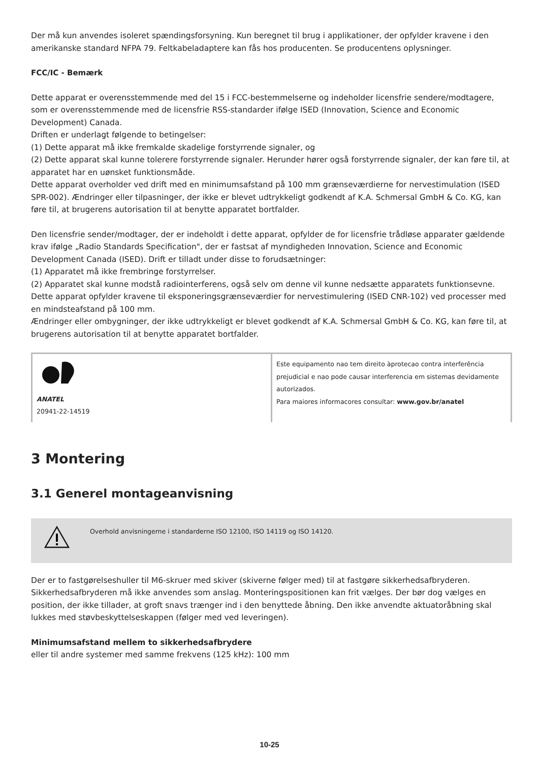Der må kun anvendes isoleret spændingsforsyning. Kun beregnet til brug i applikationer, der opfylder kravene i den amerikanske standard NFPA 79. Feltkabeladaptere kan fås hos producenten. Se producentens oplysninger.
FCC/IC - Bemærk
Dette apparat er overensstemmende med del 15 i FCC-bestemmelserne og indeholder licensfrie sendere/modtagere, som er overensstemmende med de licensfrie RSS-standarder ifølge ISED (Innovation, Science and Economic Development) Canada.
Driften er underlagt følgende to betingelser:
(1) Dette apparat må ikke fremkalde skadelige forstyrrende signaler, og
(2) Dette apparat skal kunne tolerere forstyrrende signaler. Herunder hører også forstyrrende signaler, der kan føre til, at apparatet har en uønsket funktionsmåde.
Dette apparat overholder ved drift med en minimumsafstand på 100 mm grænseværdierne for nervestimulation (ISED SPR-002). Ændringer eller tilpasninger, der ikke er blevet udtrykkeligt godkendt af K.A. Schmersal GmbH & Co. KG, kan føre til, at brugerens autorisation til at benytte apparatet bortfalder.
Den licensfrie sender/modtager, der er indeholdt i dette apparat, opfylder de for licensfrie trådløse apparater gældende krav ifølge „Radio Standards Specification", der er fastsat af myndigheden Innovation, Science and Economic Development Canada (ISED). Drift er tilladt under disse to forudsætninger:
(1) Apparatet må ikke frembringe forstyrrelser.
(2) Apparatet skal kunne modstå radiointerferens, også selv om denne vil kunne nedsætte apparatets funktionsevne.
Dette apparat opfylder kravene til eksponeringsgrænseværdier for nervestimulering (ISED CNR-102) ved processer med en mindsteafstand på 100 mm.
Ændringer eller ombygninger, der ikke udtrykkeligt er blevet godkendt af K.A. Schmersal GmbH & Co. KG, kan føre til, at brugerens autorisation til at benytte apparatet bortfalder.
| ANATEL 20941-22-14519 | Este equipamento nao tem direito àprotecao contra interferência prejudicial e nao pode causar interferencia em sistemas devidamente autorizados. Para maiores informacores consultar: www.gov.br/anatel |
3 Montering
3.1 Generel montageanvisning
Overhold anvisningerne i standarderne ISO 12100, ISO 14119 og ISO 14120.
Der er to fastgørelseshuller til M6-skruer med skiver (skiverne følger med) til at fastgøre sikkerhedsafbryderen. Sikkerhedsafbryderen må ikke anvendes som anslag. Monteringspositionen kan frit vælges. Der bør dog vælges en position, der ikke tillader, at groft snavs trænger ind i den benyttede åbning. Den ikke anvendte aktuatoråbning skal lukkes med støvbeskyttelseskappen (følger med ved leveringen).
Minimumsafstand mellem to sikkerhedsafbrydere
eller til andre systemer med samme frekvens (125 kHz): 100 mm
10-25